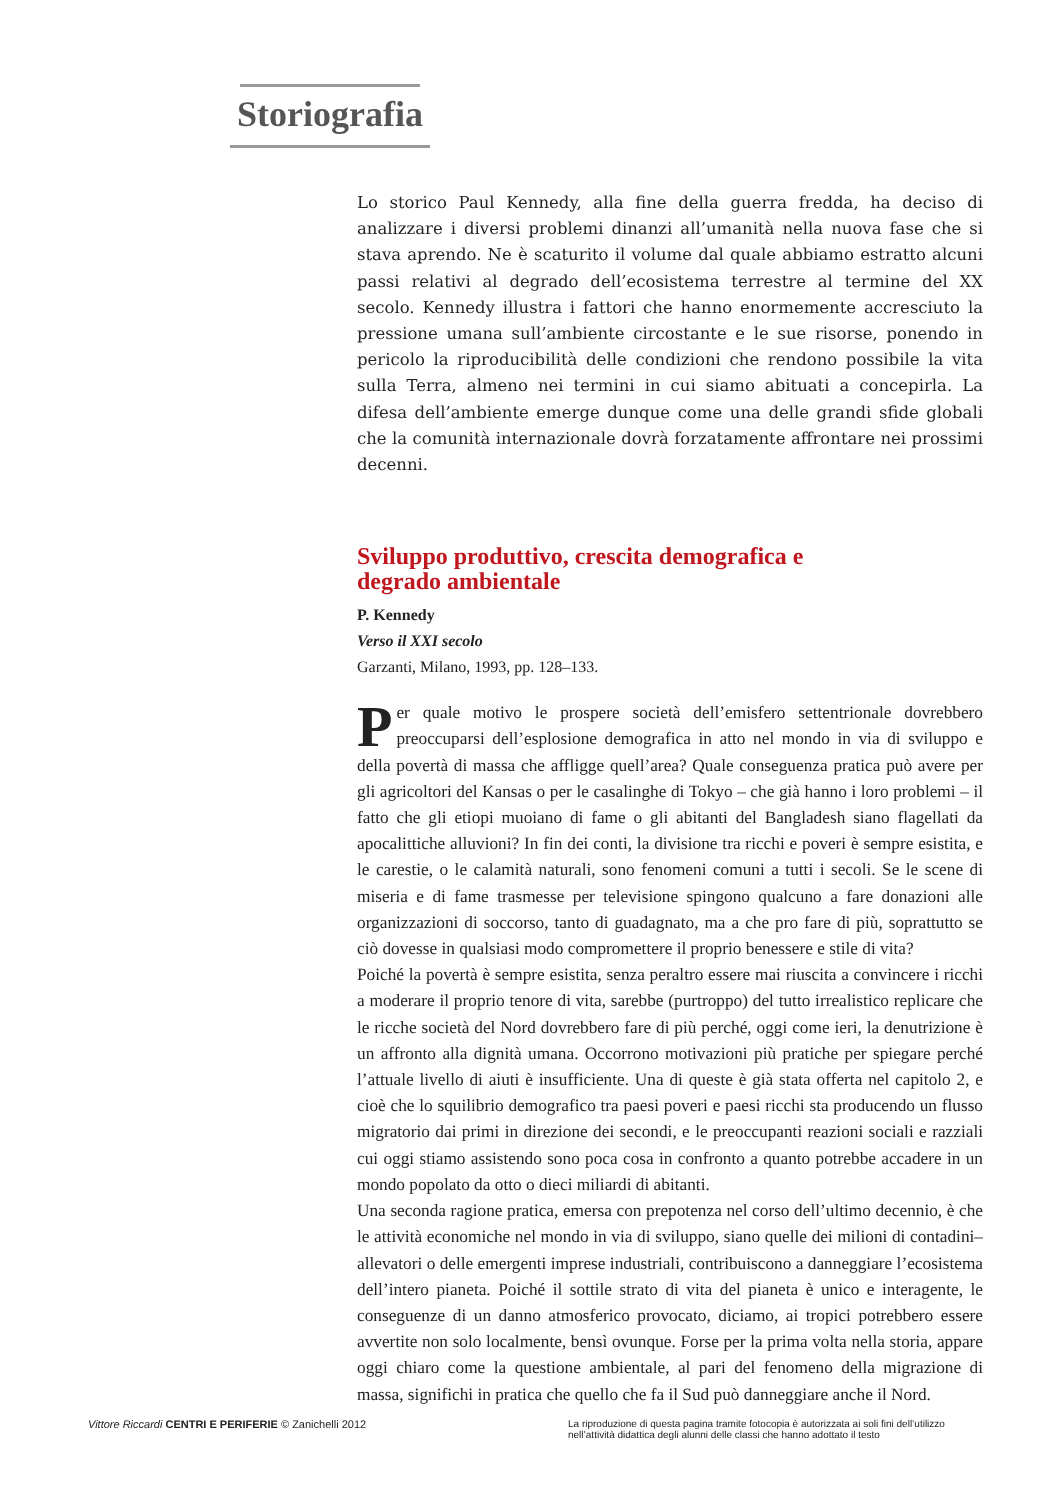Storiografia
Lo storico Paul Kennedy, alla fine della guerra fredda, ha deciso di analizzare i diversi problemi dinanzi all’umanità nella nuova fase che si stava aprendo. Ne è scaturito il volume dal quale abbiamo estratto alcuni passi relativi al degrado dell’ecosistema terrestre al termine del XX secolo. Kennedy illustra i fattori che hanno enormemente accresciuto la pressione umana sull’ambiente circostante e le sue risorse, ponendo in pericolo la riproducibilità delle condizioni che rendono possibile la vita sulla Terra, almeno nei termini in cui siamo abituati a concepirla. La difesa dell’ambiente emerge dunque come una delle grandi sfide globali che la comunità internazionale dovrà forzatamente affrontare nei prossimi decenni.
Sviluppo produttivo, crescita demografica e
degrado ambientale
P. Kennedy
Verso il XXI secolo
Garzanti, Milano, 1993, pp. 128–133.
Per quale motivo le prospere società dell’emisfero settentrionale dovrebbero preoccuparsi dell’esplosione demografica in atto nel mondo in via di sviluppo e della povertà di massa che affligge quell’area? Quale conseguenza pratica può avere per gli agricoltori del Kansas o per le casalinghe di Tokyo – che già hanno i loro problemi – il fatto che gli etiopi muoiano di fame o gli abitanti del Bangladesh siano flagellati da apocalittiche alluvioni? In fin dei conti, la divisione tra ricchi e poveri è sempre esistita, e le carestie, o le calamità naturali, sono fenomeni comuni a tutti i secoli. Se le scene di miseria e di fame trasmesse per televisione spingono qualcuno a fare donazioni alle organizzazioni di soccorso, tanto di guadagnato, ma a che pro fare di più, soprattutto se ciò dovesse in qualsiasi modo compromettere il proprio benessere e stile di vita?
Poiché la povertà è sempre esistita, senza peraltro essere mai riuscita a convincere i ricchi a moderare il proprio tenore di vita, sarebbe (purtroppo) del tutto irrealistico replicare che le ricche società del Nord dovrebbero fare di più perché, oggi come ieri, la denutrizione è un affronto alla dignità umana. Occorrono motivazioni più pratiche per spiegare perché l’attuale livello di aiuti è insufficiente. Una di queste è già stata offerta nel capitolo 2, e cioè che lo squilibrio demografico tra paesi poveri e paesi ricchi sta producendo un flusso migratorio dai primi in direzione dei secondi, e le preoccupanti reazioni sociali e razziali cui oggi stiamo assistendo sono poca cosa in confronto a quanto potrebbe accadere in un mondo popolato da otto o dieci miliardi di abitanti.
Una seconda ragione pratica, emersa con prepotenza nel corso dell’ultimo decennio, è che le attività economiche nel mondo in via di sviluppo, siano quelle dei milioni di contadini–allevatori o delle emergenti imprese industriali, contribuiscono a danneggiare l’ecosistema dell’intero pianeta. Poiché il sottile strato di vita del pianeta è unico e interagente, le conseguenze di un danno atmosferico provocato, diciamo, ai tropici potrebbero essere avvertite non solo localmente, bensì ovunque. Forse per la prima volta nella storia, appare oggi chiaro come la questione ambientale, al pari del fenomeno della migrazione di massa, significhi in pratica che quello che fa il Sud può danneggiare anche il Nord.
Vittore Riccardi CENTRI E PERIFERIE © Zanichelli 2012
La riproduzione di questa pagina tramite fotocopia è autorizzata ai soli fini dell’utilizzo nell’attività didattica degli alunni delle classi che hanno adottato il testo